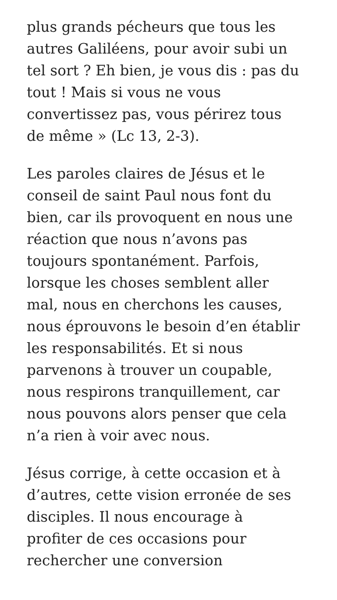plus grands pécheurs que tous les
autres Galiléens, pour avoir subi un
tel sort ? Eh bien, je vous dis : pas du
tout ! Mais si vous ne vous
convertissez pas, vous périrez tous
de même » (Lc 13, 2-3).
Les paroles claires de Jésus et le
conseil de saint Paul nous font du
bien, car ils provoquent en nous une
réaction que nous n’avons pas
toujours spontanément. Parfois,
lorsque les choses semblent aller
mal, nous en cherchons les causes,
nous éprouvons le besoin d’en établir
les responsabilités. Et si nous
parvenons à trouver un coupable,
nous respirons tranquillement, car
nous pouvons alors penser que cela
n’a rien à voir avec nous.
Jésus corrige, à cette occasion et à
d’autres, cette vision erronée de ses
disciples. Il nous encourage à
profiter de ces occasions pour
rechercher une conversion